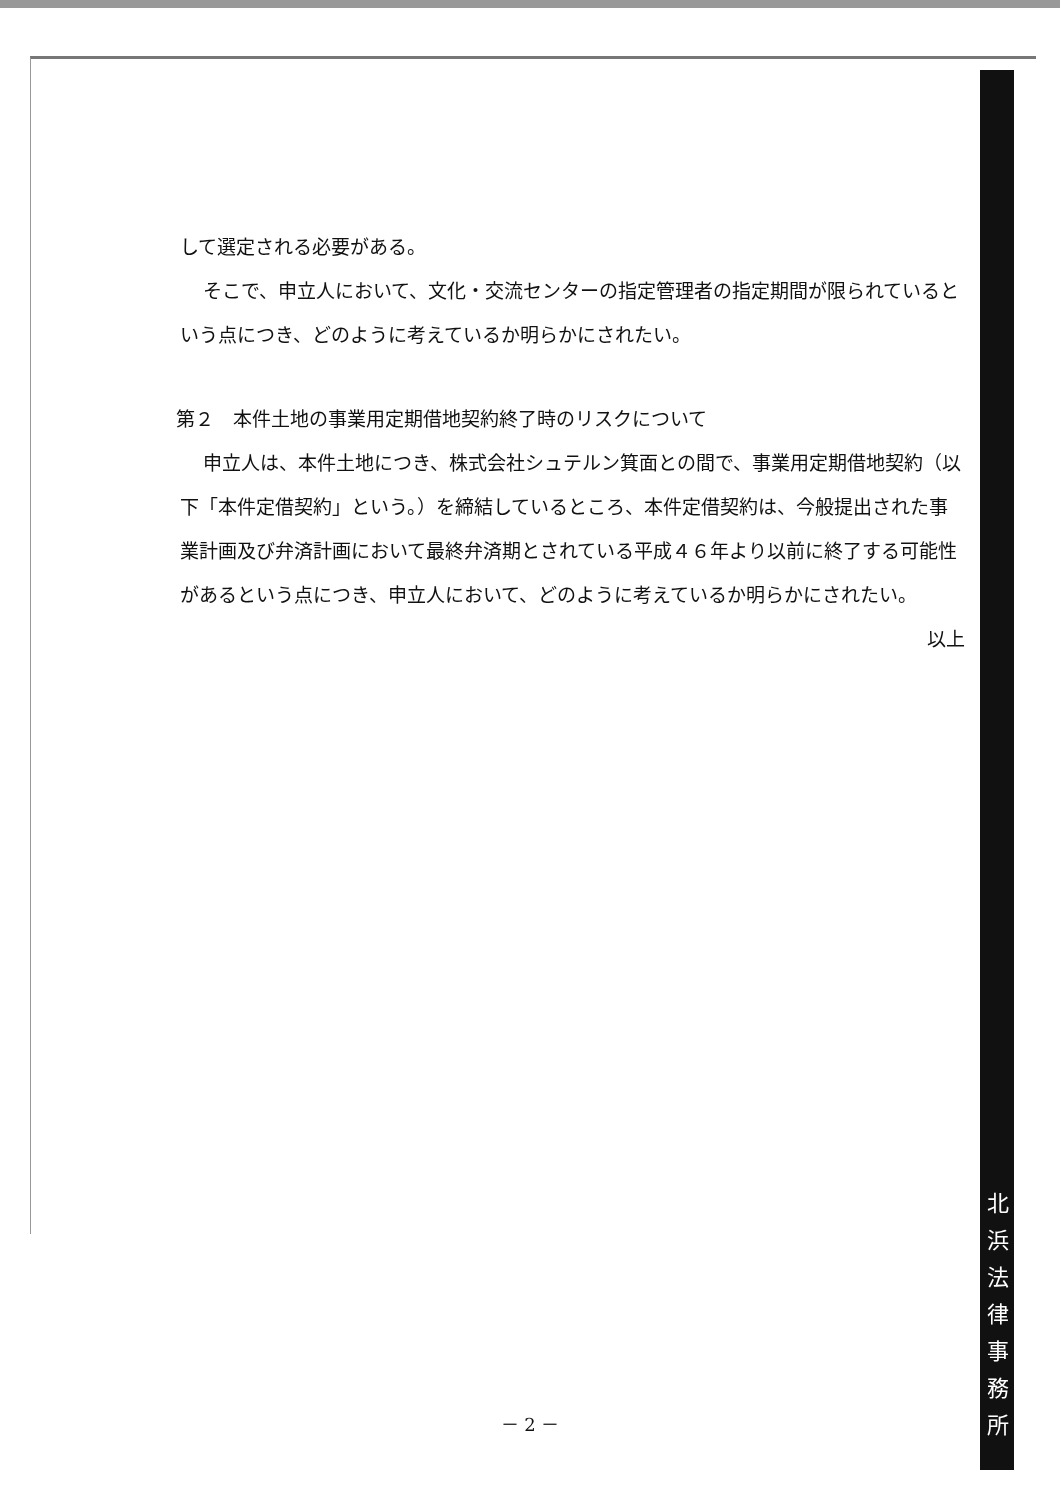して選定される必要がある。
そこで、申立人において、文化・交流センターの指定管理者の指定期間が限られているという点につき、どのように考えているか明らかにされたい。
第２　本件土地の事業用定期借地契約終了時のリスクについて
申立人は、本件土地につき、株式会社シュテルン箕面との間で、事業用定期借地契約（以下「本件定借契約」という。）を締結しているところ、本件定借契約は、今般提出された事業計画及び弁済計画において最終弁済期とされている平成４６年より以前に終了する可能性があるという点につき、申立人において、どのように考えているか明らかにされたい。
以上
北
浜
法
律
事
務
所
－ 2 －